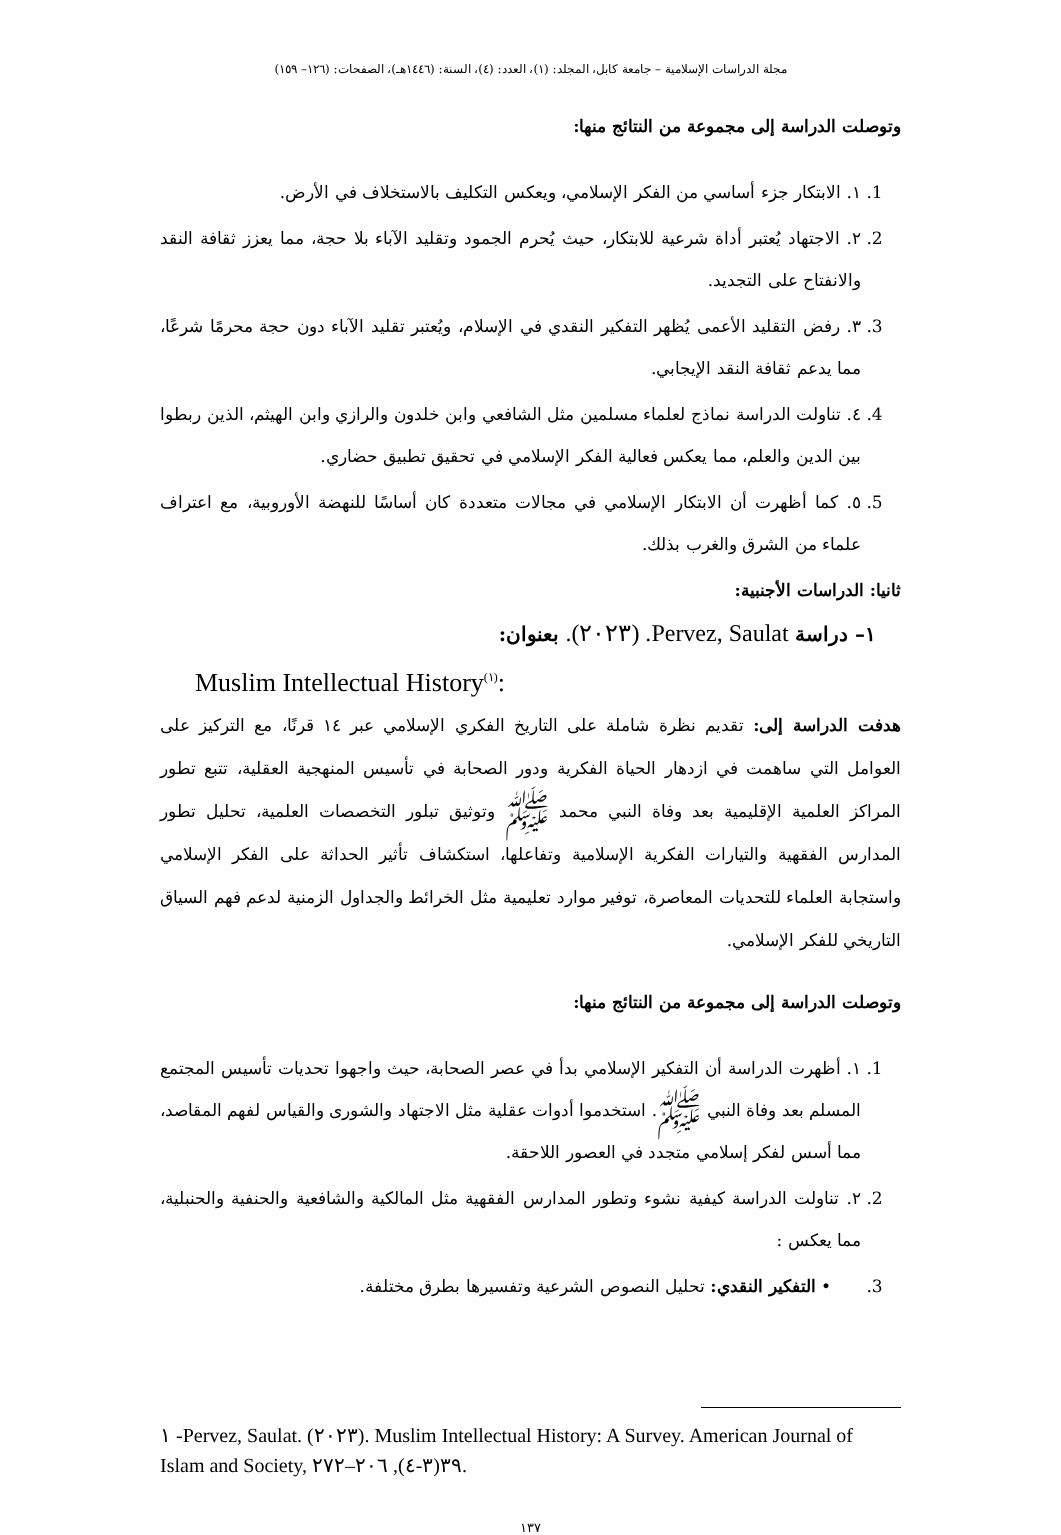مجلة الدراسات الإسلامية – جامعة كابل، المجلد: (١)، العدد: (٤)، السنة: (١٤٤٦هـ)، الصفحات: (١٢٦– ١٥٩)
وتوصلت الدراسة إلى مجموعة من النتائج منها:
1. ١. الابتكار جزء أساسي من الفكر الإسلامي، ويعكس التكليف بالاستخلاف في الأرض.
2. ٢. الاجتهاد يُعتبر أداة شرعية للابتكار، حيث يُحرم الجمود وتقليد الآباء بلا حجة، مما يعزز ثقافة النقد والانفتاح على التجديد.
3. ٣. رفض التقليد الأعمى يُظهر التفكير النقدي في الإسلام، ويُعتبر تقليد الآباء دون حجة محرمًا شرعًا، مما يدعم ثقافة النقد الإيجابي.
4. ٤. تناولت الدراسة نماذج لعلماء مسلمين مثل الشافعي وابن خلدون والرازي وابن الهيثم، الذين ربطوا بين الدين والعلم، مما يعكس فعالية الفكر الإسلامي في تحقيق تطبيق حضاري.
5. ٥. كما أظهرت أن الابتكار الإسلامي في مجالات متعددة كان أساسًا للنهضة الأوروبية، مع اعتراف علماء من الشرق والغرب بذلك.
ثانيا: الدراسات الأجنبية:
١– دراسة Pervez, Saulat. (٢٠٢٣). بعنوان:
Muslim Intellectual History<sup>(١)</sup>:
هدفت الدراسة إلى: تقديم نظرة شاملة على التاريخ الفكري الإسلامي عبر ١٤ قرنًا، مع التركيز على العوامل التي ساهمت في ازدهار الحياة الفكرية ودور الصحابة في تأسيس المنهجية العقلية، تتبع تطور المراكز العلمية الإقليمية بعد وفاة النبي محمد ﷺ وتوثيق تبلور التخصصات العلمية، تحليل تطور المدارس الفقهية والتيارات الفكرية الإسلامية وتفاعلها، استكشاف تأثير الحداثة على الفكر الإسلامي واستجابة العلماء للتحديات المعاصرة، توفير موارد تعليمية مثل الخرائط والجداول الزمنية لدعم فهم السياق التاريخي للفكر الإسلامي.
وتوصلت الدراسة إلى مجموعة من النتائج منها:
1. ١. أظهرت الدراسة أن التفكير الإسلامي بدأ في عصر الصحابة، حيث واجهوا تحديات تأسيس المجتمع المسلم بعد وفاة النبي ﷺ. استخدموا أدوات عقلية مثل الاجتهاد والشورى والقياس لفهم المقاصد، مما أسس لفكر إسلامي متجدد في العصور اللاحقة.
2. ٢. تناولت الدراسة كيفية نشوء وتطور المدارس الفقهية مثل المالكية والشافعية والحنفية والحنبلية، مما يعكس :
3. • التفكير النقدي: تحليل النصوص الشرعية وتفسيرها بطرق مختلفة.
١ -Pervez, Saulat. (٢٠٢٣). Muslim Intellectual History: A Survey. American Journal of Islam and Society, ٣٩(٣-٤), ٢٠٦–٢٧٢.
١٣٧